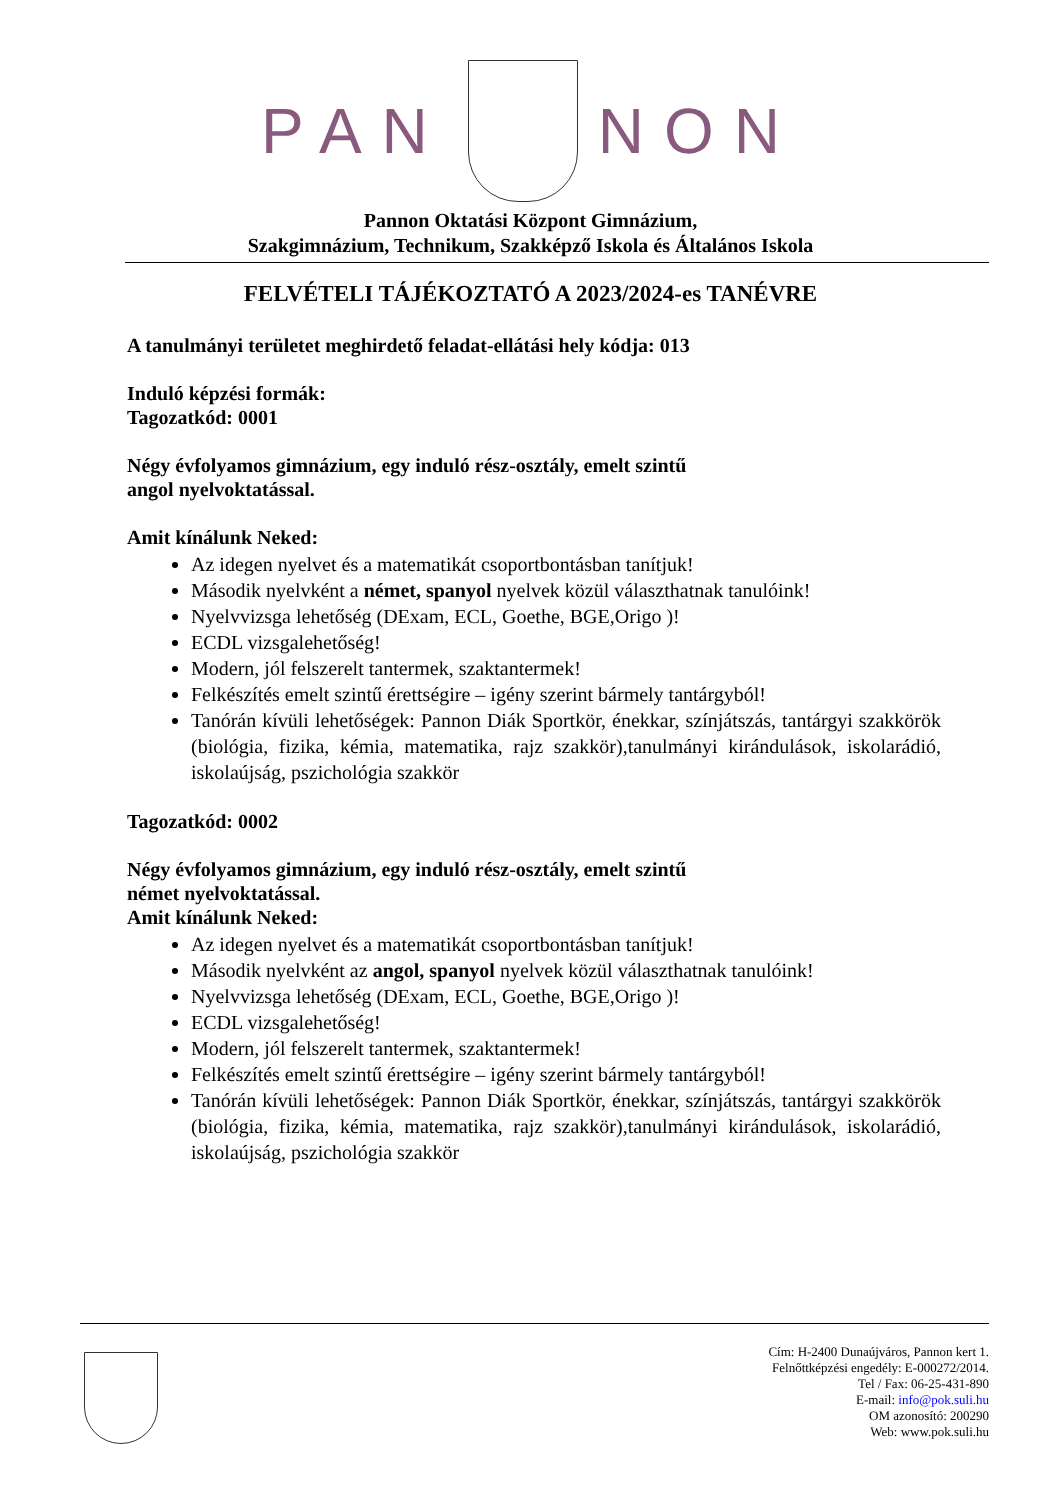PAN NON
Pannon Oktatási Központ Gimnázium,
Szakgimnázium, Technikum, Szakképző Iskola és Általános Iskola
FELVÉTELI TÁJÉKOZTATÓ A 2023/2024-es TANÉVRE
A tanulmányi területet meghirdető feladat-ellátási hely kódja: 013
Induló képzési formák:
Tagozatkód: 0001
Négy évfolyamos gimnázium, egy induló rész-osztály, emelt szintű
angol nyelvoktatással.
Amit kínálunk Neked:
Az idegen nyelvet és a matematikát csoportbontásban tanítjuk!
Második nyelvként a német, spanyol nyelvek közül választhatnak tanulóink!
Nyelvvizsga lehetőség (DExam, ECL, Goethe, BGE,Origo )!
ECDL vizsgalehetőség!
Modern, jól felszerelt tantermek, szaktantermek!
Felkészítés emelt szintű érettségire – igény szerint bármely tantárgyból!
Tanórán kívüli lehetőségek: Pannon Diák Sportkör, énekkar, színjátszás, tantárgyi szakkörök (biológia, fizika, kémia, matematika, rajz szakkör),tanulmányi kirándulások, iskolarádió, iskolaújság, pszichológia szakkör
Tagozatkód: 0002
Négy évfolyamos gimnázium, egy induló rész-osztály, emelt szintű
német nyelvoktatással.
Amit kínálunk Neked:
Az idegen nyelvet és a matematikát csoportbontásban tanítjuk!
Második nyelvként az angol, spanyol nyelvek közül választhatnak tanulóink!
Nyelvvizsga lehetőség (DExam, ECL, Goethe, BGE,Origo )!
ECDL vizsgalehetőség!
Modern, jól felszerelt tantermek, szaktantermek!
Felkészítés emelt szintű érettségire – igény szerint bármely tantárgyból!
Tanórán kívüli lehetőségek: Pannon Diák Sportkör, énekkar, színjátszás, tantárgyi szakkörök (biológia, fizika, kémia, matematika, rajz szakkör),tanulmányi kirándulások, iskolarádió, iskolaújság, pszichológia szakkör
Cím: H-2400 Dunaújváros, Pannon kert 1.
Felnőttképzési engedély: E-000272/2014.
Tel / Fax: 06-25-431-890
E-mail: info@pok.suli.hu
OM azonosító: 200290
Web: www.pok.suli.hu